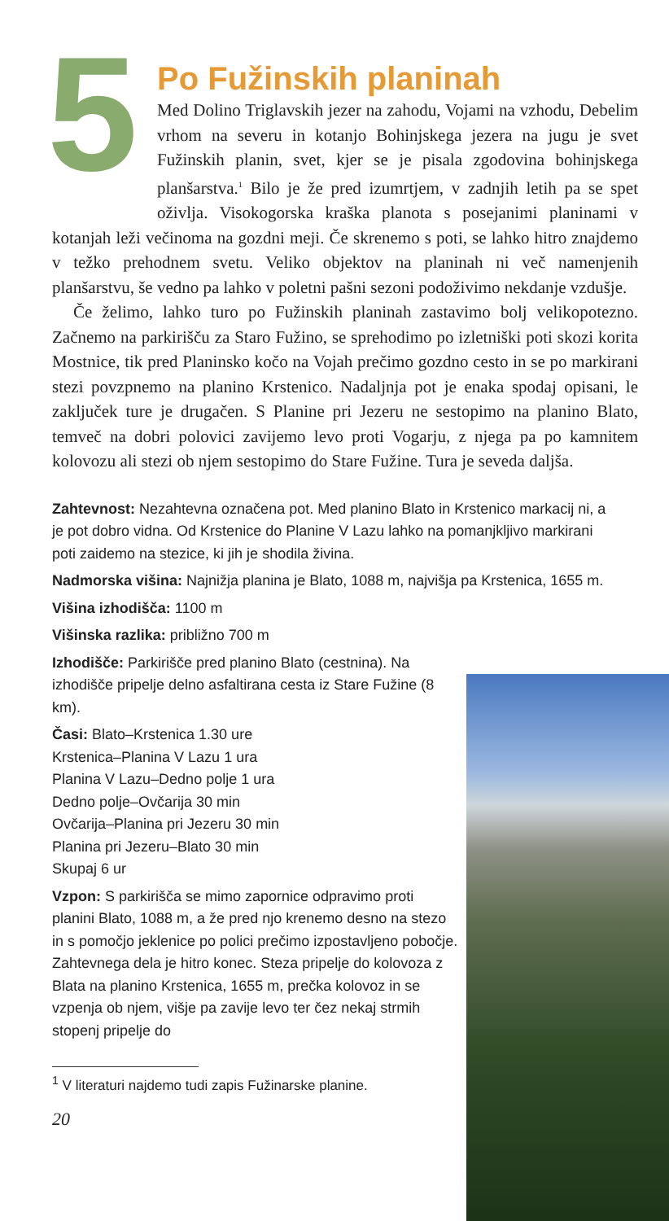5
Po Fužinskih planinah
Med Dolino Triglavskih jezer na zahodu, Vojami na vzhodu, Debelim vrhom na severu in kotanjo Bohinjskega jezera na jugu je svet Fužinskih planin, svet, kjer se je pisala zgodovina bohinjskega planšarstva.<sup>1</sup> Bilo je že pred izumrtjem, v zadnjih letih pa se spet oživlja. Visokogorska kraška planota s posejanimi planinami v kotanjah leži večinoma na gozdni meji. Če skrenemo s poti, se lahko hitro znajdemo v težko prehodnem svetu. Veliko objektov na planinah ni več namenjenih planšarstvu, še vedno pa lahko v poletni pašni sezoni podoživimo nekdanje vzdušje.
Če želimo, lahko turo po Fužinskih planinah zastavimo bolj velikopotezno. Začnemo na parkirišču za Staro Fužino, se sprehodimo po izletniški poti skozi korita Mostnice, tik pred Planinsko kočo na Vojah prečimo gozdno cesto in se po markirani stezi povzpnemo na planino Krstenico. Nadaljnja pot je enaka spodaj opisani, le zaključek ture je drugačen. S Planine pri Jezeru ne sestopimo na planino Blato, temveč na dobri polovici zavijemo levo proti Vogarju, z njega pa po kamnitem kolovozu ali stezi ob njem sestopimo do Stare Fužine. Tura je seveda daljša.
Zahtevnost: Nezahtevna označena pot. Med planino Blato in Krstenico markacij ni, a je pot dobro vidna. Od Krstenice do Planine V Lazu lahko na pomanjkljivo markirani poti zaidemo na stezice, ki jih je shodila živina.
Nadmorska višina: Najnižja planina je Blato, 1088 m, najvišja pa Krstenica, 1655 m.
Višina izhodišča: 1100 m
Višinska razlika: približno 700 m
Izhodišče: Parkirišče pred planino Blato (cestnina). Na izhodišče pripelje delno asfaltirana cesta iz Stare Fužine (8 km).
Časi: Blato–Krstenica 1.30 ure
Krstenica–Planina V Lazu 1 ura
Planina V Lazu–Dedno polje 1 ura
Dedno polje–Ovčarija 30 min
Ovčarija–Planina pri Jezeru 30 min
Planina pri Jezeru–Blato 30 min
Skupaj 6 ur
Vzpon: S parkirišča se mimo zapornice odpravimo proti planini Blato, 1088 m, a že pred njo krenemo desno na stezo in s pomočjo jeklenice po polici prečimo izpostavljeno pobočje. Zahtevnega dela je hitro konec. Steza pripelje do kolovoza z Blata na planino Krstenica, 1655 m, prečka kolovoz in se vzpenja ob njem, višje pa zavije levo ter čez nekaj strmih stopenj pripelje do
<sup>1</sup> V literaturi najdemo tudi zapis Fužinarske planine.
20